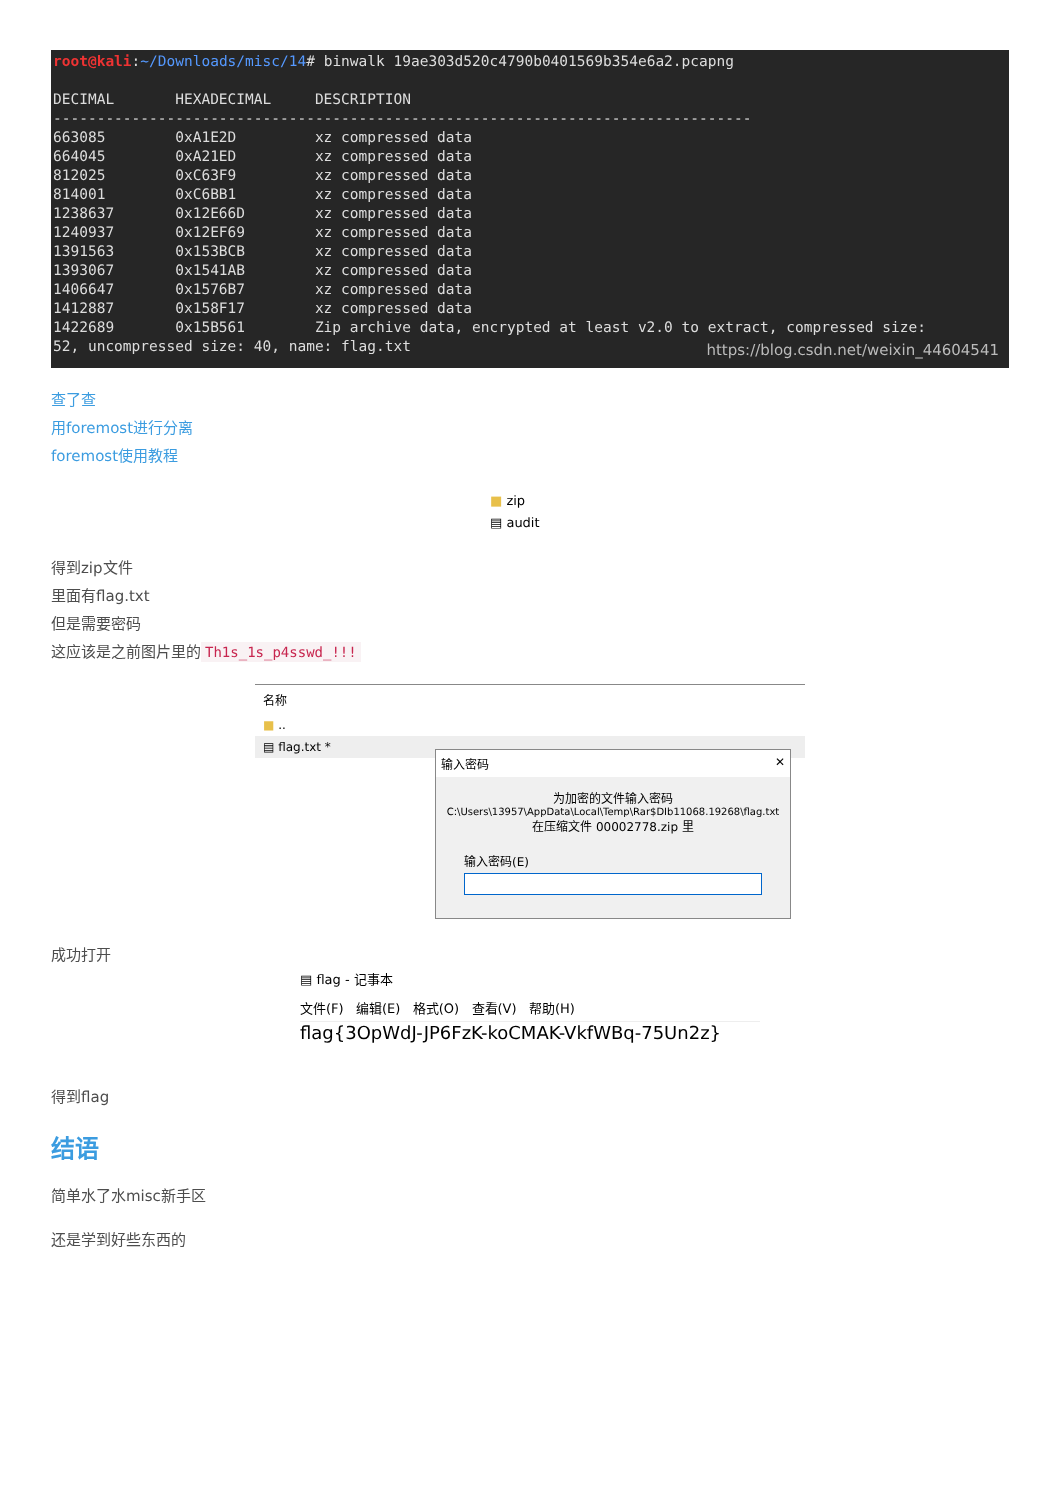root@kali:~/Downloads/misc/14# binwalk 19ae303d520c4790b0401569b354e6a2.pcapng DECIMAL HEXADECIMAL DESCRIPTION -------------------------------------------------------------------------------- 663085 0xA1E2D xz compressed data 664045 0xA21ED xz compressed data 812025 0xC63F9 xz compressed data 814001 0xC6BB1 xz compressed data 1238637 0x12E66D xz compressed data 1240937 0x12EF69 xz compressed data 1391563 0x153BCB xz compressed data 1393067 0x1541AB xz compressed data 1406647 0x1576B7 xz compressed data 1412887 0x158F17 xz compressed data 1422689 0x15B561 Zip archive data, encrypted at least v2.0 to extract, compressed size: 52, uncompressed size: 40, name: flag.txt
https://blog.csdn.net/weixin_44604541
查了查
用foremost进行分离
foremost使用教程
■ zip
▤ audit
得到zip文件
里面有flag.txt
但是需要密码
这应该是之前图片里的 Th1s_1s_p4sswd_!!!
名称
■ ..
▤ flag.txt *
输入密码 ✕
为加密的文件输入密码
C:\Users\13957\AppData\Local\Temp\Rar$DIb11068.19268\flag.txt
在压缩文件 00002778.zip 里
输入密码(E)
成功打开
▤ flag - 记事本
文件(F) 编辑(E) 格式(O) 查看(V) 帮助(H)
flag{3OpWdJ-JP6FzK-koCMAK-VkfWBq-75Un2z}
得到flag
结语
简单水了水misc新手区
还是学到好些东西的